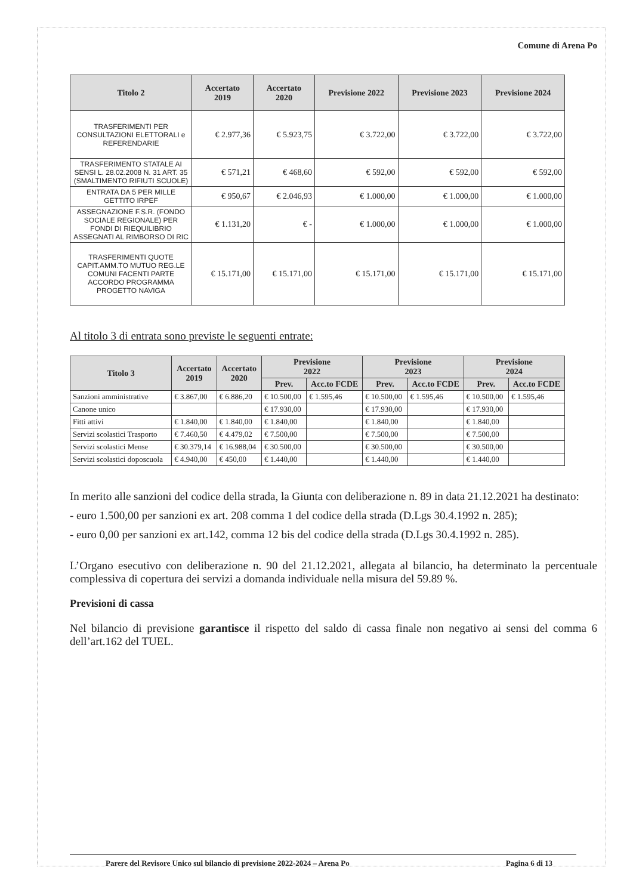Comune di Arena Po
| Titolo 2 | Accertato 2019 | Accertato 2020 | Previsione 2022 | Previsione 2023 | Previsione 2024 |
| --- | --- | --- | --- | --- | --- |
| TRASFERIMENTI PER CONSULTAZIONI ELETTORALI e REFERENDARIE | € 2.977,36 | € 5.923,75 | € 3.722,00 | € 3.722,00 | € 3.722,00 |
| TRASFERIMENTO STATALE AI SENSI L. 28.02.2008 N. 31 ART. 35 (SMALTIMENTO RIFIUTI SCUOLE) | € 571,21 | € 468,60 | € 592,00 | € 592,00 | € 592,00 |
| ENTRATA DA 5 PER MILLE GETTITO IRPEF | € 950,67 | € 2.046,93 | € 1.000,00 | € 1.000,00 | € 1.000,00 |
| ASSEGNAZIONE F.S.R. (FONDO SOCIALE REGIONALE) PER FONDI DI RIEQUILIBRIO ASSEGNATI AL RIMBORSO DI RIC | € 1.131,20 | € - | € 1.000,00 | € 1.000,00 | € 1.000,00 |
| TRASFERIMENTI QUOTE CAPIT.AMM.TO MUTUO REG.LE COMUNI FACENTI PARTE ACCORDO PROGRAMMA PROGETTO NAVIGA | € 15.171,00 | € 15.171,00 | € 15.171,00 | € 15.171,00 | € 15.171,00 |
Al titolo 3 di entrata sono previste le seguenti entrate:
| Titolo 3 | Accertato 2019 | Accertato 2020 | Previsione 2022 | | Previsione 2023 | | Previsione 2024 | |
| --- | --- | --- | --- | --- | --- | --- | --- | --- |
| | | | Prev. | Acc.to FCDE | Prev. | Acc.to FCDE | Prev. | Acc.to FCDE |
| Sanzioni amministrative | € 3.867,00 | € 6.886,20 | € 10.500,00 | € 1.595,46 | € 10.500,00 | € 1.595,46 | € 10.500,00 | € 1.595,46 |
| Canone unico | | | € 17.930,00 | | € 17.930,00 | | € 17.930,00 | |
| Fitti attivi | € 1.840,00 | € 1.840,00 | € 1.840,00 | | € 1.840,00 | | € 1.840,00 | |
| Servizi scolastici Trasporto | € 7.460,50 | € 4.479,02 | € 7.500,00 | | € 7.500,00 | | € 7.500,00 | |
| Servizi scolastici Mense | € 30.379,14 | € 16.988,04 | € 30.500,00 | | € 30.500,00 | | € 30.500,00 | |
| Servizi scolastici doposcuola | € 4.940,00 | € 450,00 | € 1.440,00 | | € 1.440,00 | | € 1.440,00 | |
In merito alle sanzioni del codice della strada, la Giunta con deliberazione n. 89 in data 21.12.2021 ha destinato:
- euro 1.500,00 per sanzioni ex art. 208 comma 1 del codice della strada (D.Lgs 30.4.1992 n. 285);
- euro 0,00 per sanzioni ex art.142, comma 12 bis del codice della strada (D.Lgs 30.4.1992 n. 285).
L’Organo esecutivo con deliberazione n. 90 del 21.12.2021, allegata al bilancio, ha determinato la percentuale complessiva di copertura dei servizi a domanda individuale nella misura del 59.89 %.
Previsioni di cassa
Nel bilancio di previsione garantisce il rispetto del saldo di cassa finale non negativo ai sensi del comma 6 dell’art.162 del TUEL.
Parere del Revisore Unico sul bilancio di previsione 2022-2024 – Arena Po Pagina 6 di 13